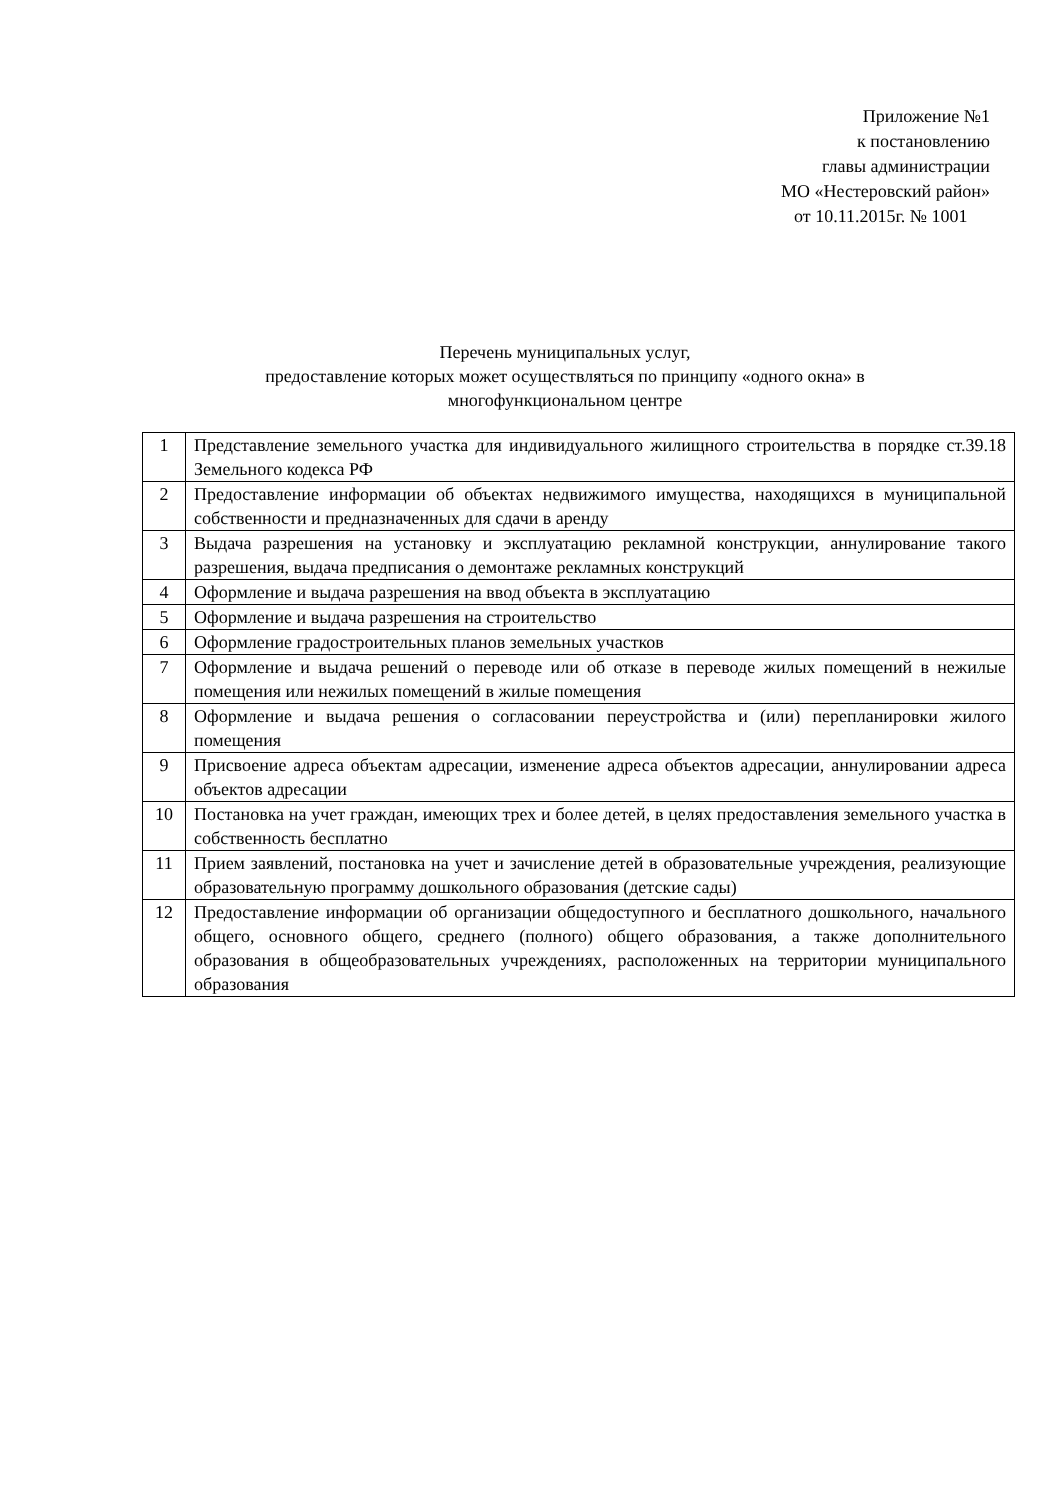Приложение №1
к постановлению
главы администрации
МО «Нестеровский район»
от 10.11.2015г. № 1001
Перечень муниципальных услуг,
предоставление которых может осуществляться по принципу «одного окна» в
многофункциональном центре
| 1 | Представление земельного участка для индивидуального жилищного строительства в порядке ст.39.18 Земельного кодекса РФ |
| 2 | Предоставление информации об объектах недвижимого имущества, находящихся в муниципальной собственности и предназначенных для сдачи в аренду |
| 3 | Выдача разрешения на установку и эксплуатацию рекламной конструкции, аннулирование такого разрешения, выдача предписания о демонтаже рекламных конструкций |
| 4 | Оформление и выдача разрешения на ввод объекта в эксплуатацию |
| 5 | Оформление и выдача разрешения на строительство |
| 6 | Оформление градостроительных планов земельных участков |
| 7 | Оформление и выдача решений о переводе или об отказе в переводе жилых помещений в нежилые помещения или нежилых помещений в жилые помещения |
| 8 | Оформление и выдача решения о согласовании переустройства и (или) перепланировки жилого помещения |
| 9 | Присвоение адреса объектам адресации, изменение адреса объектов адресации, аннулировании адреса объектов адресации |
| 10 | Постановка на учет граждан, имеющих трех и более детей, в целях предоставления земельного участка в собственность бесплатно |
| 11 | Прием заявлений, постановка на учет и зачисление детей в образовательные учреждения, реализующие образовательную программу дошкольного образования (детские сады) |
| 12 | Предоставление информации об организации общедоступного и бесплатного дошкольного, начального общего, основного общего, среднего (полного) общего образования, а также дополнительного образования в общеобразовательных учреждениях, расположенных на территории муниципального образования |